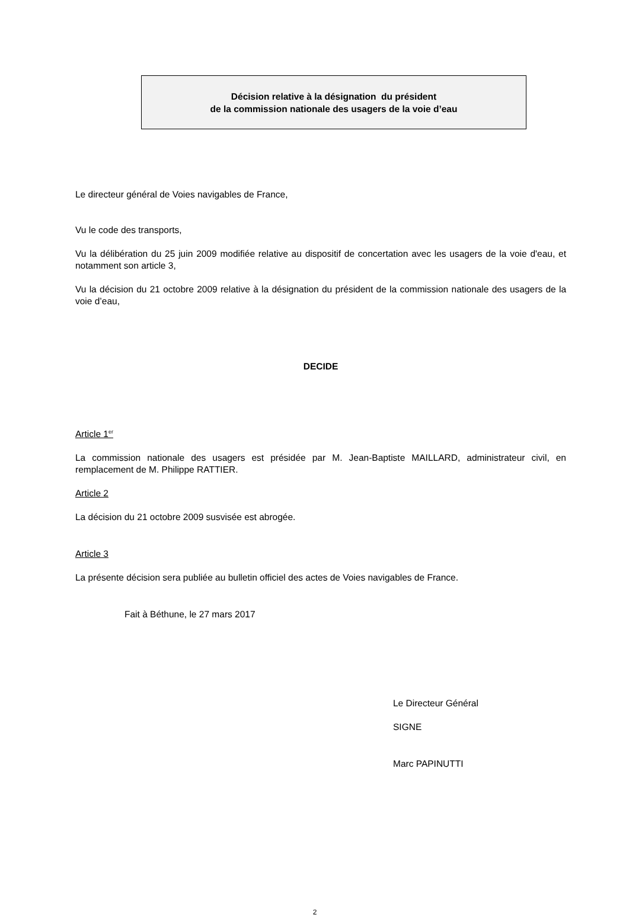Décision relative à la désignation du président
de la commission nationale des usagers de la voie d’eau
Le directeur général de Voies navigables de France,
Vu le code des transports,
Vu la délibération du 25 juin 2009 modifiée relative au dispositif de concertation avec les usagers de la voie d'eau, et notamment son article 3,
Vu la décision du 21 octobre 2009 relative à la désignation du président de la commission nationale des usagers de la voie d’eau,
DECIDE
Article 1<sup>er</sup>
La commission nationale des usagers est présidée par M. Jean-Baptiste MAILLARD, administrateur civil, en remplacement de M. Philippe RATTIER.
Article 2
La décision du 21 octobre 2009 susvisée est abrogée.
Article 3
La présente décision sera publiée au bulletin officiel des actes de Voies navigables de France.
Fait à Béthune, le 27 mars 2017
Le Directeur Général
SIGNE
Marc PAPINUTTI
2